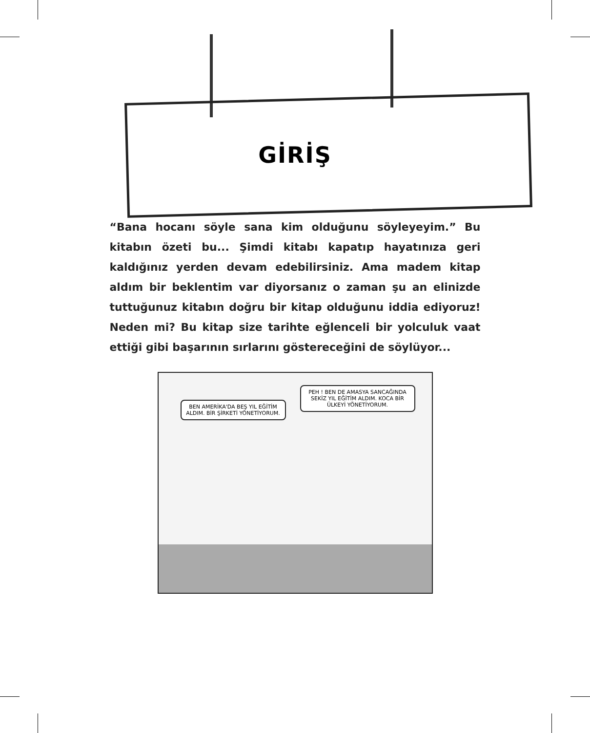GİRİŞ
“Bana hocanı söyle sana kim olduğunu söyleyeyim.” Bu kitabın özeti bu... Şimdi kitabı kapatıp hayatınıza geri kaldığınız yerden devam edebilirsiniz. Ama madem kitap aldım bir beklentim var diyorsanız o zaman şu an elinizde tuttuğunuz kitabın doğru bir kitap olduğunu iddia ediyoruz! Neden mi? Bu kitap size tarihte eğlenceli bir yolculuk vaat ettiği gibi başarının sırlarını göstereceğini de söylüyor...
BEN AMERİKA'DA BEŞ YIL EĞİTİM ALDIM. BİR ŞİRKETİ YÖNETİYORUM.
PEH ! BEN DE AMASYA SANCAĞINDA SEKİZ YIL EĞİTİM ALDIM. KOCA BİR ÜLKEYİ YÖNETİYORUM.